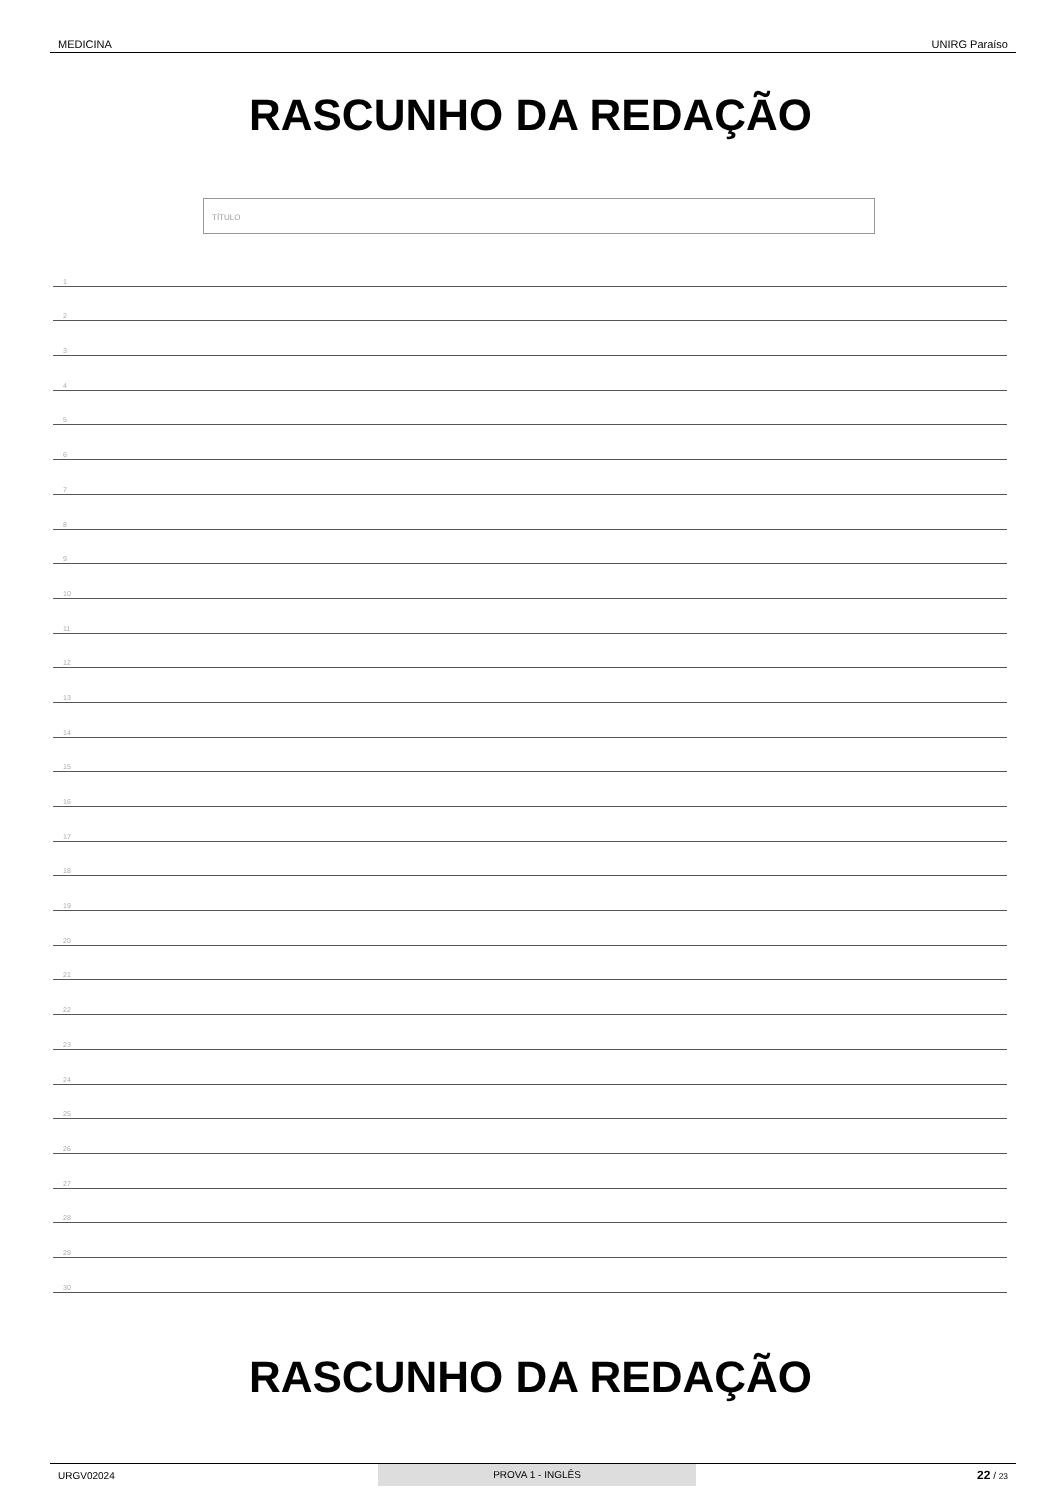MEDICINA UNIRG Paraíso
RASCUNHO DA REDAÇÃO
TÍTULO
1
2
3
4
5
6
7
8
9
10
11
12
13
14
15
16
17
18
19
20
21
22
23
24
25
26
27
28
29
30
RASCUNHO DA REDAÇÃO
URGV02024 PROVA 1 - INGLÊS 22 / 23